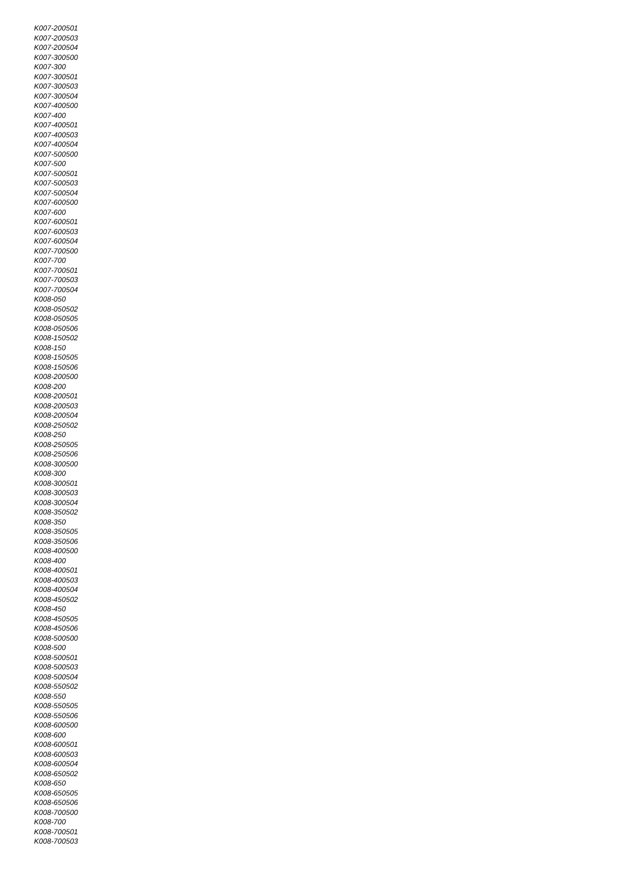K007-200501
K007-200503
K007-200504
K007-300500
K007-300
K007-300501
K007-300503
K007-300504
K007-400500
K007-400
K007-400501
K007-400503
K007-400504
K007-500500
K007-500
K007-500501
K007-500503
K007-500504
K007-600500
K007-600
K007-600501
K007-600503
K007-600504
K007-700500
K007-700
K007-700501
K007-700503
K007-700504
K008-050
K008-050502
K008-050505
K008-050506
K008-150502
K008-150
K008-150505
K008-150506
K008-200500
K008-200
K008-200501
K008-200503
K008-200504
K008-250502
K008-250
K008-250505
K008-250506
K008-300500
K008-300
K008-300501
K008-300503
K008-300504
K008-350502
K008-350
K008-350505
K008-350506
K008-400500
K008-400
K008-400501
K008-400503
K008-400504
K008-450502
K008-450
K008-450505
K008-450506
K008-500500
K008-500
K008-500501
K008-500503
K008-500504
K008-550502
K008-550
K008-550505
K008-550506
K008-600500
K008-600
K008-600501
K008-600503
K008-600504
K008-650502
K008-650
K008-650505
K008-650506
K008-700500
K008-700
K008-700501
K008-700503